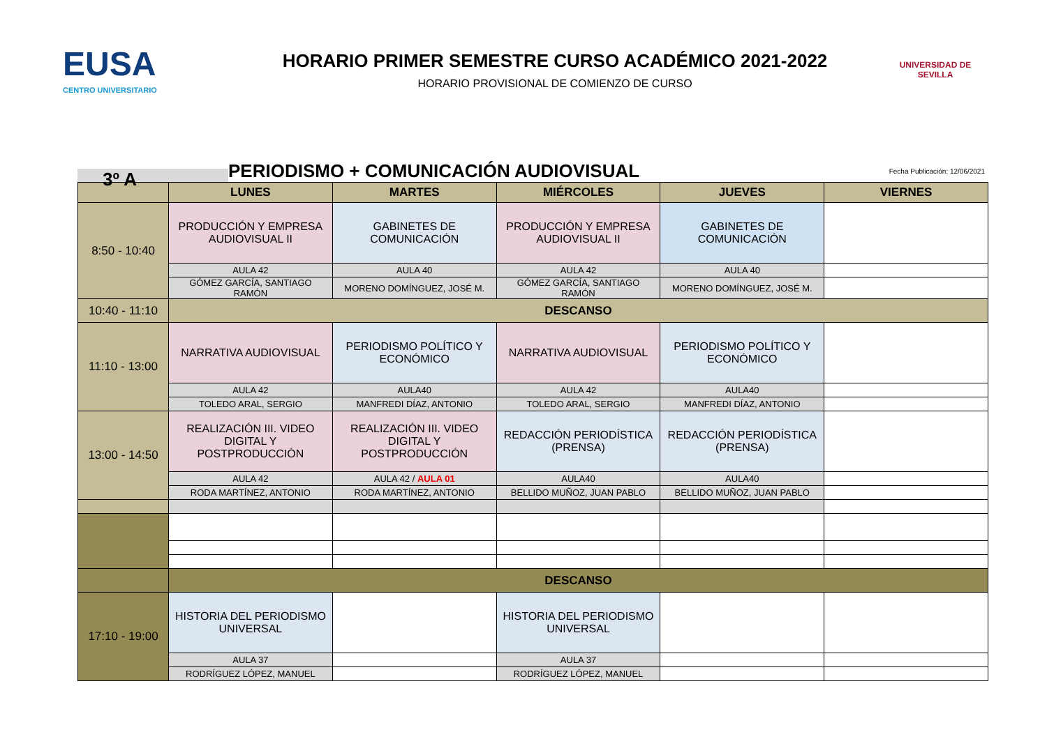EUSA
CENTRO UNIVERSITARIO
HORARIO PRIMER SEMESTRE CURSO ACADÉMICO 2021-2022
HORARIO PROVISIONAL DE COMIENZO DE CURSO
UNIVERSIDAD DE SEVILLA
3º A
PERIODISMO + COMUNICACIÓN AUDIOVISUAL
Fecha Publicación: 12/06/2021
| | LUNES | MARTES | MIÉRCOLES | JUEVES | VIERNES |
| --- | --- | --- | --- | --- | --- |
| 8:50 - 10:40 | PRODUCCIÓN Y EMPRESA AUDIOVISUAL II | GABINETES DE COMUNICACIÓN | PRODUCCIÓN Y EMPRESA AUDIOVISUAL II | GABINETES DE COMUNICACIÓN | |
| | AULA 42 | AULA 40 | AULA 42 | AULA 40 | |
| | GÓMEZ GARCÍA, SANTIAGO RAMÓN | MORENO DOMÍNGUEZ, JOSÉ M. | GÓMEZ GARCÍA, SANTIAGO RAMÓN | MORENO DOMÍNGUEZ, JOSÉ M. | |
| 10:40 - 11:10 | DESCANSO | | | | |
| 11:10 - 13:00 | NARRATIVA AUDIOVISUAL | PERIODISMO POLÍTICO Y ECONÓMICO | NARRATIVA AUDIOVISUAL | PERIODISMO POLÍTICO Y ECONÓMICO | |
| | AULA 42 | AULA40 | AULA 42 | AULA40 | |
| | TOLEDO ARAL, SERGIO | MANFREDI DÍAZ, ANTONIO | TOLEDO ARAL, SERGIO | MANFREDI DÍAZ, ANTONIO | |
| 13:00 - 14:50 | REALIZACIÓN III. VIDEO DIGITAL Y POSTPRODUCCIÓN | REALIZACIÓN III. VIDEO DIGITAL Y POSTPRODUCCIÓN | REDACCIÓN PERIODÍSTICA (PRENSA) | REDACCIÓN PERIODÍSTICA (PRENSA) | |
| | AULA 42 | AULA 42 / AULA 01 | AULA40 | AULA40 | |
| | RODA MARTÍNEZ, ANTONIO | RODA MARTÍNEZ, ANTONIO | BELLIDO MUÑOZ, JUAN PABLO | BELLIDO MUÑOZ, JUAN PABLO | |
| | DESCANSO | | | | |
| 17:10 - 19:00 | HISTORIA DEL PERIODISMO UNIVERSAL | | HISTORIA DEL PERIODISMO UNIVERSAL | | |
| | AULA 37 | | AULA 37 | | |
| | RODRÍGUEZ LÓPEZ, MANUEL | | RODRÍGUEZ LÓPEZ, MANUEL | | |